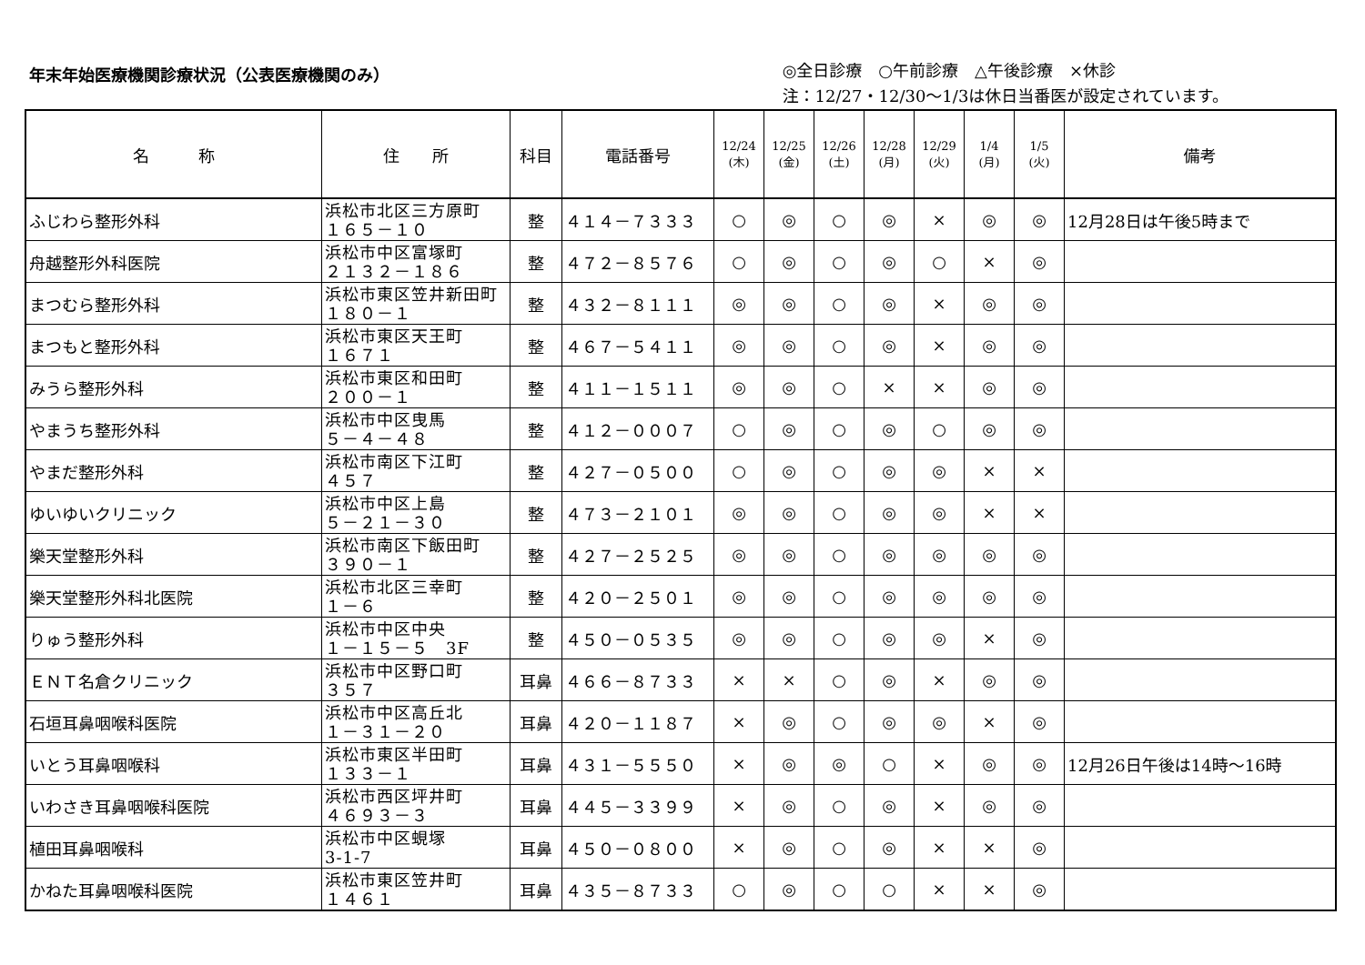年末年始医療機関診療状況（公表医療機関のみ）
◎全日診療　○午前診療　△午後診療　×休診
注：12/27・12/30～1/3は休日当番医が設定されています。
| 名 称 | 住 所 | 科目 | 電話番号 | 12/24 (木) | 12/25 (金) | 12/26 (土) | 12/28 (月) | 12/29 (火) | 1/4 (月) | 1/5 (火) | 備考 |
| --- | --- | --- | --- | --- | --- | --- | --- | --- | --- | --- | --- |
| ふじわら整形外科 | 浜松市北区三方原町 １６５－１０ | 整 | ４１４－７３３３ | ○ | ◎ | ○ | ◎ | × | ◎ | ◎ | 12月28日は午後5時まで |
| 舟越整形外科医院 | 浜松市中区富塚町 ２１３２－１８６ | 整 | ４７２－８５７６ | ○ | ◎ | ○ | ◎ | ○ | × | ◎ | |
| まつむら整形外科 | 浜松市東区笠井新田町 １８０－１ | 整 | ４３２－８１１１ | ◎ | ◎ | ○ | ◎ | × | ◎ | ◎ | |
| まつもと整形外科 | 浜松市東区天王町 １６７１ | 整 | ４６７－５４１１ | ◎ | ◎ | ○ | ◎ | × | ◎ | ◎ | |
| みうら整形外科 | 浜松市東区和田町 ２００－１ | 整 | ４１１－１５１１ | ◎ | ◎ | ○ | × | × | ◎ | ◎ | |
| やまうち整形外科 | 浜松市中区曳馬 ５－４－４８ | 整 | ４１２－０００７ | ○ | ◎ | ○ | ◎ | ○ | ◎ | ◎ | |
| やまだ整形外科 | 浜松市南区下江町 ４５７ | 整 | ４２７－０５００ | ○ | ◎ | ○ | ◎ | ◎ | × | × | |
| ゆいゆいクリニック | 浜松市中区上島 ５－２１－３０ | 整 | ４７３－２１０１ | ◎ | ◎ | ○ | ◎ | ◎ | × | × | |
| 樂天堂整形外科 | 浜松市南区下飯田町 ３９０－１ | 整 | ４２７－２５２５ | ◎ | ◎ | ○ | ◎ | ◎ | ◎ | ◎ | |
| 樂天堂整形外科北医院 | 浜松市北区三幸町 １－６ | 整 | ４２０－２５０１ | ◎ | ◎ | ○ | ◎ | ◎ | ◎ | ◎ | |
| りゅう整形外科 | 浜松市中区中央 １－１５－５ 3F | 整 | ４５０－０５３５ | ◎ | ◎ | ○ | ◎ | ◎ | × | ◎ | |
| ＥＮＴ名倉クリニック | 浜松市中区野口町 ３５７ | 耳鼻 | ４６６－８７３３ | × | × | ○ | ◎ | × | ◎ | ◎ | |
| 石垣耳鼻咽喉科医院 | 浜松市中区高丘北 １－３１－２０ | 耳鼻 | ４２０－１１８７ | × | ◎ | ○ | ◎ | ◎ | × | ◎ | |
| いとう耳鼻咽喉科 | 浜松市東区半田町 １３３－１ | 耳鼻 | ４３１－５５５０ | × | ◎ | ◎ | ○ | × | ◎ | ◎ | 12月26日午後は14時～16時 |
| いわさき耳鼻咽喉科医院 | 浜松市西区坪井町 ４６９３－３ | 耳鼻 | ４４５－３３９９ | × | ◎ | ○ | ◎ | × | ◎ | ◎ | |
| 植田耳鼻咽喉科 | 浜松市中区蜆塚 3-1-7 | 耳鼻 | ４５０－０８００ | × | ◎ | ○ | ◎ | × | × | ◎ | |
| かねた耳鼻咽喉科医院 | 浜松市東区笠井町 １４６１ | 耳鼻 | ４３５－８７３３ | ○ | ◎ | ○ | ○ | × | × | ◎ | |